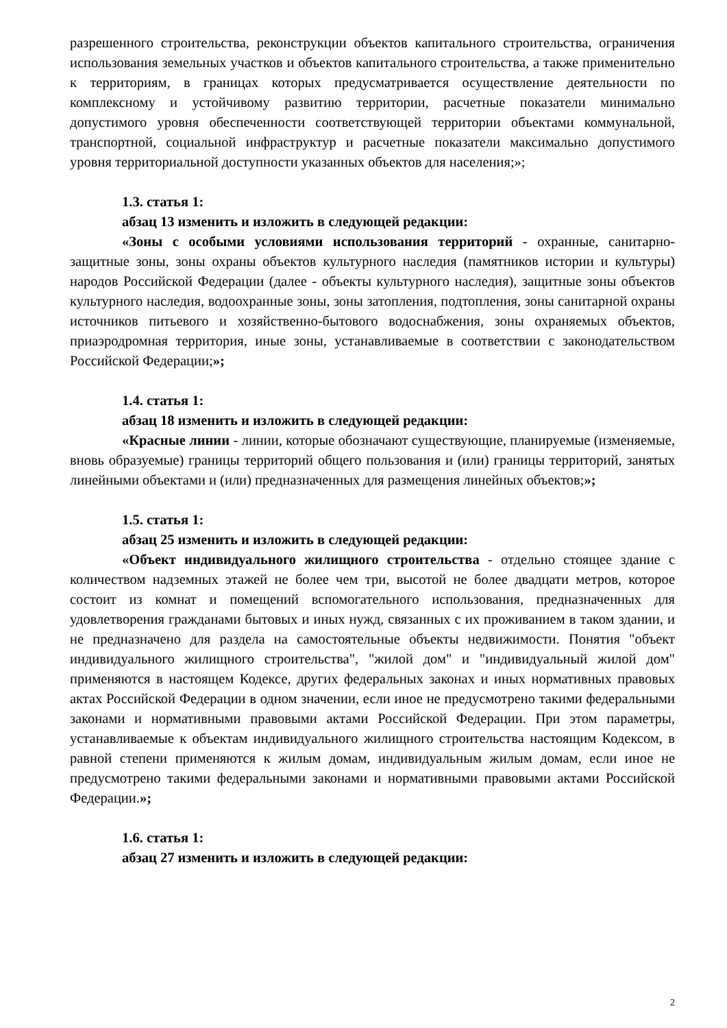разрешенного строительства, реконструкции объектов капитального строительства, ограничения использования земельных участков и объектов капитального строительства, а также применительно к территориям, в границах которых предусматривается осуществление деятельности по комплексному и устойчивому развитию территории, расчетные показатели минимально допустимого уровня обеспеченности соответствующей территории объектами коммунальной, транспортной, социальной инфраструктур и расчетные показатели максимально допустимого уровня территориальной доступности указанных объектов для населения;»;
1.3. статья 1:
абзац 13 изменить и изложить в следующей редакции:
«Зоны с особыми условиями использования территорий - охранные, санитарно-защитные зоны, зоны охраны объектов культурного наследия (памятников истории и культуры) народов Российской Федерации (далее - объекты культурного наследия), защитные зоны объектов культурного наследия, водоохранные зоны, зоны затопления, подтопления, зоны санитарной охраны источников питьевого и хозяйственно-бытового водоснабжения, зоны охраняемых объектов, приаэродромная территория, иные зоны, устанавливаемые в соответствии с законодательством Российской Федерации;»;
1.4. статья 1:
абзац 18 изменить и изложить в следующей редакции:
«Красные линии - линии, которые обозначают существующие, планируемые (изменяемые, вновь образуемые) границы территорий общего пользования и (или) границы территорий, занятых линейными объектами и (или) предназначенных для размещения линейных объектов;»;
1.5. статья 1:
абзац 25 изменить и изложить в следующей редакции:
«Объект индивидуального жилищного строительства - отдельно стоящее здание с количеством надземных этажей не более чем три, высотой не более двадцати метров, которое состоит из комнат и помещений вспомогательного использования, предназначенных для удовлетворения гражданами бытовых и иных нужд, связанных с их проживанием в таком здании, и не предназначено для раздела на самостоятельные объекты недвижимости. Понятия "объект индивидуального жилищного строительства", "жилой дом" и "индивидуальный жилой дом" применяются в настоящем Кодексе, других федеральных законах и иных нормативных правовых актах Российской Федерации в одном значении, если иное не предусмотрено такими федеральными законами и нормативными правовыми актами Российской Федерации. При этом параметры, устанавливаемые к объектам индивидуального жилищного строительства настоящим Кодексом, в равной степени применяются к жилым домам, индивидуальным жилым домам, если иное не предусмотрено такими федеральными законами и нормативными правовыми актами Российской Федерации.»;
1.6. статья 1:
абзац 27 изменить и изложить в следующей редакции:
2